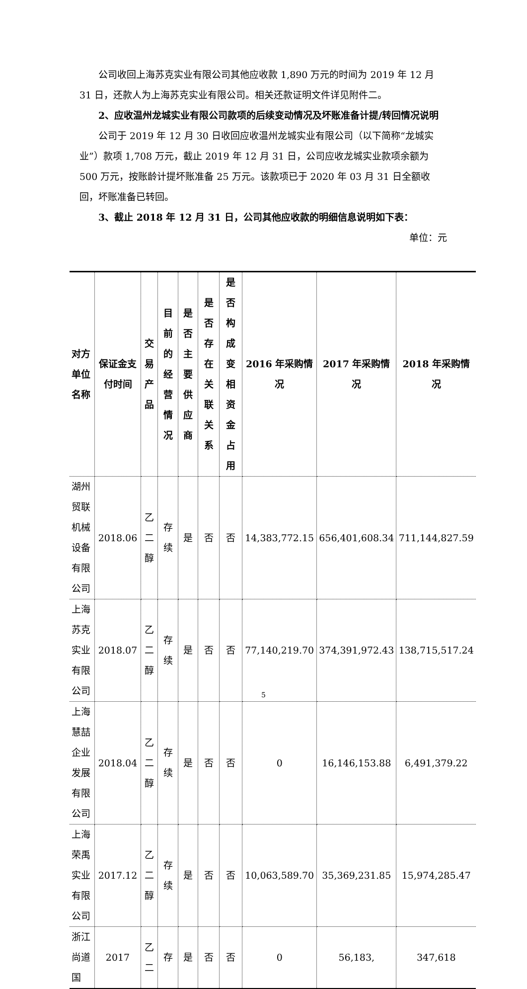公司收回上海苏克实业有限公司其他应收款 1,890 万元的时间为 2019 年 12 月 31 日，还款人为上海苏克实业有限公司。相关还款证明文件详见附件二。
2、应收温州龙城实业有限公司款项的后续变动情况及坏账准备计提/转回情况说明
公司于 2019 年 12 月 30 日收回应收温州龙城实业有限公司（以下简称“龙城实业”）款项 1,708 万元，截止 2019 年 12 月 31 日，公司应收龙城实业款项余额为 500 万元，按账龄计提坏账准备 25 万元。该款项已于 2020 年 03 月 31 日全额收回，坏账准备已转回。
3、截止 2018 年 12 月 31 日，公司其他应收款的明细信息说明如下表：
单位：元
| 对方单位名称 | 保证金支付时间 | 交易产品 | 目前的经营情况 | 是否主要供应商 | 是否存在关联关系 | 是否构成变相资金占用 | 2016 年采购情况 | 2017 年采购情况 | 2018 年采购情况 |
| --- | --- | --- | --- | --- | --- | --- | --- | --- | --- |
| 湖州贸联机械设备有限公司 | 2018.06 | 乙二醇 | 存续 | 是 | 否 | 否 | 14,383,772.15 | 656,401,608.34 | 711,144,827.59 |
| 上海苏克实业有限公司 | 2018.07 | 乙二醇 | 存续 | 是 | 否 | 否 | 77,140,219.70 | 374,391,972.43 | 138,715,517.24 |
| 上海慧喆企业发展有限公司 | 2018.04 | 乙二醇 | 存续 | 是 | 否 | 否 | 0 | 16,146,153.88 | 6,491,379.22 |
| 上海荣禹实业有限公司 | 2017.12 | 乙二醇 | 存续 | 是 | 否 | 否 | 10,063,589.70 | 35,369,231.85 | 15,974,285.47 |
| 浙江尚道国 | 2017 | 乙二 | 存 | 是 | 否 | 否 | 0 | 56,183, | 347,618 |
5